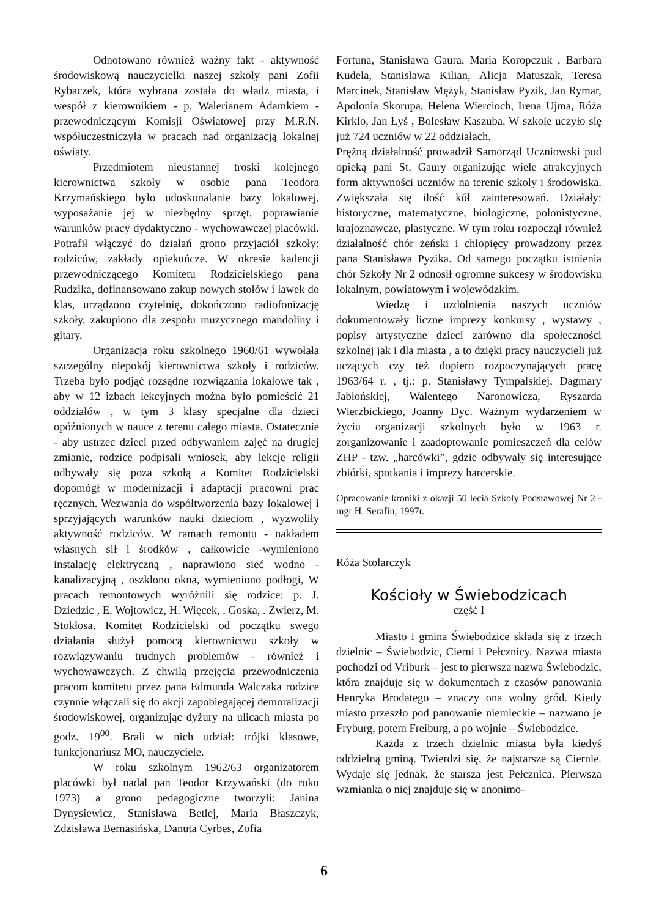Odnotowano również ważny fakt - aktywność środowiskową nauczycielki naszej szkoły pani Zofii Rybaczek, która wybrana została do władz miasta, i wespół z kierownikiem - p. Walerianem Adamkiem - przewodniczącym Komisji Oświatowej przy M.R.N. współuczestniczyła w pracach nad organizacją lokalnej oświaty.
Przedmiotem nieustannej troski kolejnego kierownictwa szkoły w osobie pana Teodora Krzymańskiego było udoskonalanie bazy lokalowej, wyposażanie jej w niezbędny sprzęt, poprawianie warunków pracy dydaktyczno - wychowawczej placówki. Potrafił włączyć do działań grono przyjaciół szkoły: rodziców, zakłady opiekuńcze. W okresie kadencji przewodniczącego Komitetu Rodzicielskiego pana Rudzika, dofinansowano zakup nowych stołów i ławek do klas, urządzono czytelnię, dokończono radiofonizację szkoły, zakupiono dla zespołu muzycznego mandoliny i gitary.
Organizacja roku szkolnego 1960/61 wywołała szczególny niepokój kierownictwa szkoły i rodziców. Trzeba było podjąć rozsądne rozwiązania lokalowe tak , aby w 12 izbach lekcyjnych można było pomieścić 21 oddziałów , w tym 3 klasy specjalne dla dzieci opóźnionych w nauce z terenu całego miasta. Ostatecznie - aby ustrzec dzieci przed odbywaniem zajęć na drugiej zmianie, rodzice podpisali wniosek, aby lekcje religii odbywały się poza szkołą a Komitet Rodzicielski dopomógł w modernizacji i adaptacji pracowni prac ręcznych. Wezwania do współtworzenia bazy lokalowej i sprzyjających warunków nauki dzieciom , wyzwoliły aktywność rodziców. W ramach remontu - nakładem własnych sił i środków , całkowicie -wymieniono instalację elektryczną , naprawiono sieć wodno - kanalizacyjną , oszklono okna, wymieniono podłogi, W pracach remontowych wyróżnili się rodzice: p. J. Dziedzic , E. Wojtowicz, H. Więcek, . Goska, . Zwierz, M. Stokłosa. Komitet Rodzicielski od początku swego działania służył pomocą kierownictwu szkoły w rozwiązywaniu trudnych problemów - również i wychowawczych. Z chwilą przejęcia przewodniczenia pracom komitetu przez pana Edmunda Walczaka rodzice czynnie włączali się do akcji zapobiegającej demoralizacji środowiskowej, organizując dyżury na ulicach miasta po godz. 19<sup>00</sup>. Brali w nich udział: trójki klasowe, funkcjonariusz MO, nauczyciele.
W roku szkolnym 1962/63 organizatorem placówki był nadal pan Teodor Krzywański (do roku 1973) a grono pedagogiczne tworzyli: Janina Dynysiewicz, Stanisława Betlej, Maria Błaszczyk, Zdzisława Bernasińska, Danuta Cyrbes, Zofia
Fortuna, Stanisława Gaura, Maria Koropczuk , Barbara Kudela, Stanisława Kilian, Alicja Matuszak, Teresa Marcinek, Stanisław Mężyk, Stanisław Pyzik, Jan Rymar, Apolonia Skorupa, Helena Wiercioch, Irena Ujma, Róża Kirklo, Jan Łyś , Bolesław Kaszuba. W szkole uczyło się już 724 uczniów w 22 oddziałach.
Prężną działalność prowadził Samorząd Uczniowski pod opieką pani St. Gaury organizując wiele atrakcyjnych form aktywności uczniów na terenie szkoły i środowiska. Zwiększała się ilość kół zainteresowań. Działały: historyczne, matematyczne, biologiczne, polonistyczne, krajoznawcze, plastyczne. W tym roku rozpoczął również działalność chór żeński i chłopięcy prowadzony przez pana Stanisława Pyzika. Od samego początku istnienia chór Szkoły Nr 2 odnosił ogromne sukcesy w środowisku lokalnym, powiatowym i wojewódzkim.
Wiedzę i uzdolnienia naszych uczniów dokumentowały liczne imprezy konkursy , wystawy , popisy artystyczne dzieci zarówno dla społeczności szkolnej jak i dla miasta , a to dzięki pracy nauczycieli już uczących czy też dopiero rozpoczynających pracę 1963/64 r. , tj.: p. Stanisławy Tympalskiej, Dagmary Jabłońskiej, Walentego Naronowicza, Ryszarda Wierzbickiego, Joanny Dyc. Ważnym wydarzeniem w życiu organizacji szkolnych było w 1963 r. zorganizowanie i zaadoptowanie pomieszczeń dla celów ZHP - tzw. „harcówki”, gdzie odbywały się interesujące zbiórki, spotkania i imprezy harcerskie.
Opracowanie kroniki z okazji 50 lecia Szkoły Podstawowej Nr 2 - mgr H. Serafin, 1997r.
Róża Stolarczyk
Kościoły w Świebodzicach
część I
Miasto i gmina Świebodzice składa się z trzech dzielnic – Świebodzic, Cierni i Pełcznicy. Nazwa miasta pochodzi od Vriburk – jest to pierwsza nazwa Świebodzic, która znajduje się w dokumentach z czasów panowania Henryka Brodatego – znaczy ona wolny gród. Kiedy miasto przeszło pod panowanie niemieckie – nazwano je Fryburg, potem Freiburg, a po wojnie – Świebodzice.
Każda z trzech dzielnic miasta była kiedyś oddzielną gminą. Twierdzi się, że najstarsze są Ciernie. Wydaje się jednak, że starsza jest Pełcznica. Pierwsza wzmianka o niej znajduje się w anonimo-
6